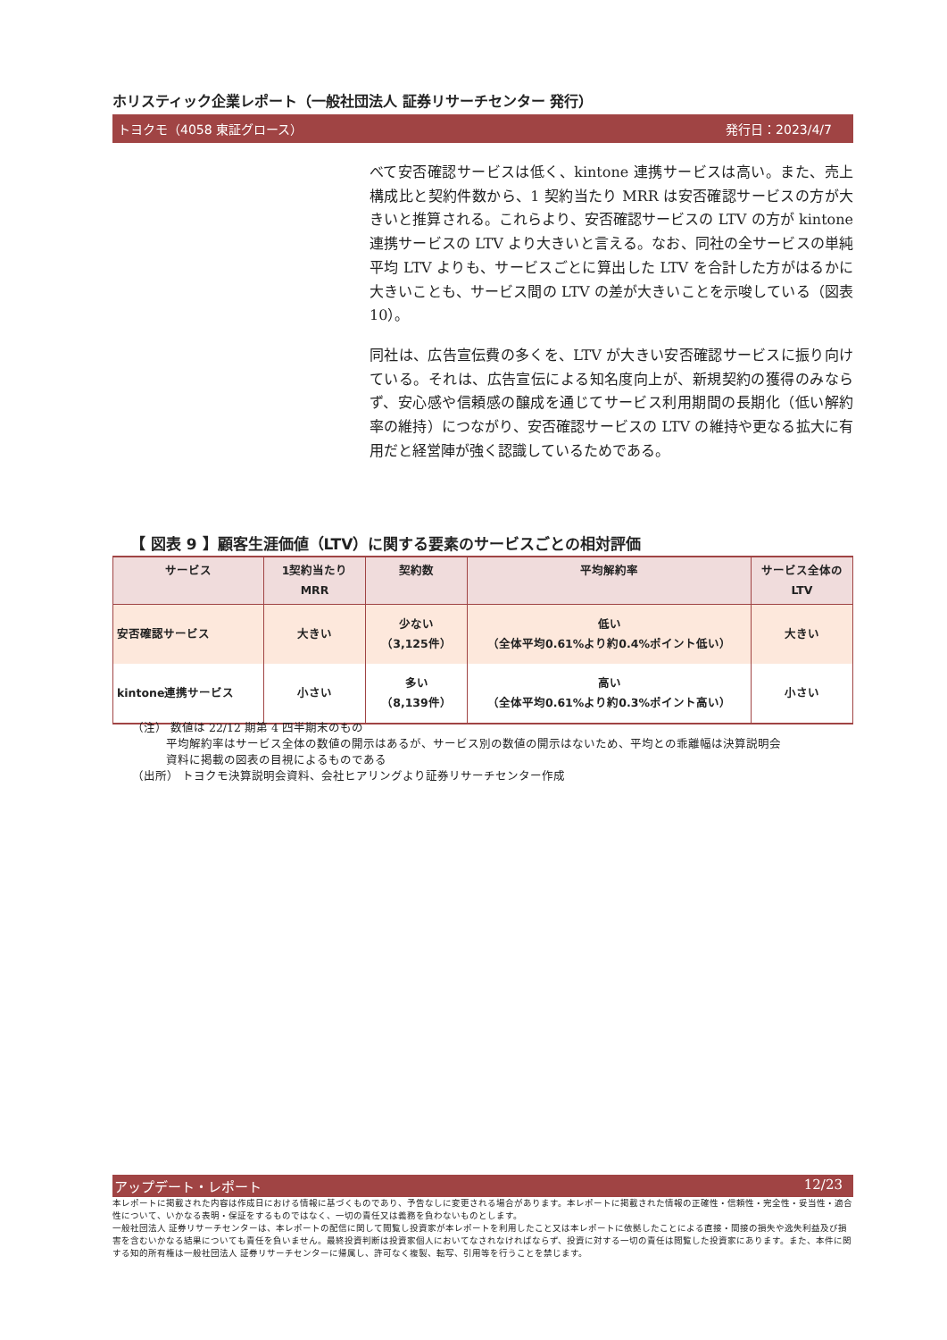ホリスティック企業レポート（一般社団法人 証券リサーチセンター 発行）
トヨクモ（4058 東証グロース） 発行日：2023/4/7
べて安否確認サービスは低く、kintone 連携サービスは高い。また、売上構成比と契約件数から、1 契約当たり MRR は安否確認サービスの方が大きいと推算される。これらより、安否確認サービスの LTV の方が kintone 連携サービスの LTV より大きいと言える。なお、同社の全サービスの単純平均 LTV よりも、サービスごとに算出した LTV を合計した方がはるかに大きいことも、サービス間の LTV の差が大きいことを示唆している（図表 10）。
同社は、広告宣伝費の多くを、LTV が大きい安否確認サービスに振り向けている。それは、広告宣伝による知名度向上が、新規契約の獲得のみならず、安心感や信頼感の醸成を通じてサービス利用期間の長期化（低い解約率の維持）につながり、安否確認サービスの LTV の維持や更なる拡大に有用だと経営陣が強く認識しているためである。
【 図表 9 】顧客生涯価値（LTV）に関する要素のサービスごとの相対評価
| サービス | 1契約当たり MRR | 契約数 | 平均解約率 | サービス全体の LTV |
| --- | --- | --- | --- | --- |
| 安否確認サービス | 大きい | 少ない （3,125件） | 低い （全体平均0.61%より約0.4%ポイント低い） | 大きい |
| kintone連携サービス | 小さい | 多い （8,139件） | 高い （全体平均0.61%より約0.3%ポイント高い） | 小さい |
（注） 数値は 22/12 期第 4 四半期末のもの
平均解約率はサービス全体の数値の開示はあるが、サービス別の数値の開示はないため、平均との乖離幅は決算説明会
資料に掲載の図表の目視によるものである
（出所） トヨクモ決算説明会資料、会社ヒアリングより証券リサーチセンター作成
アップデート・レポート 12/23
本レポートに掲載された内容は作成日における情報に基づくものであり、予告なしに変更される場合があります。本レポートに掲載された情報の正確性・信頼性・完全性・妥当性・適合性について、いかなる表明・保証をするものではなく、一切の責任又は義務を負わないものとします。
一般社団法人 証券リサーチセンターは、本レポートの配信に関して閲覧し投資家が本レポートを利用したこと又は本レポートに依拠したことによる直接・間接の損失や逸失利益及び損害を含むいかなる結果についても責任を負いません。最終投資判断は投資家個人においてなされなければならず、投資に対する一切の責任は閲覧した投資家にあります。また、本件に関する知的所有権は一般社団法人 証券リサーチセンターに帰属し、許可なく複製、転写、引用等を行うことを禁じます。